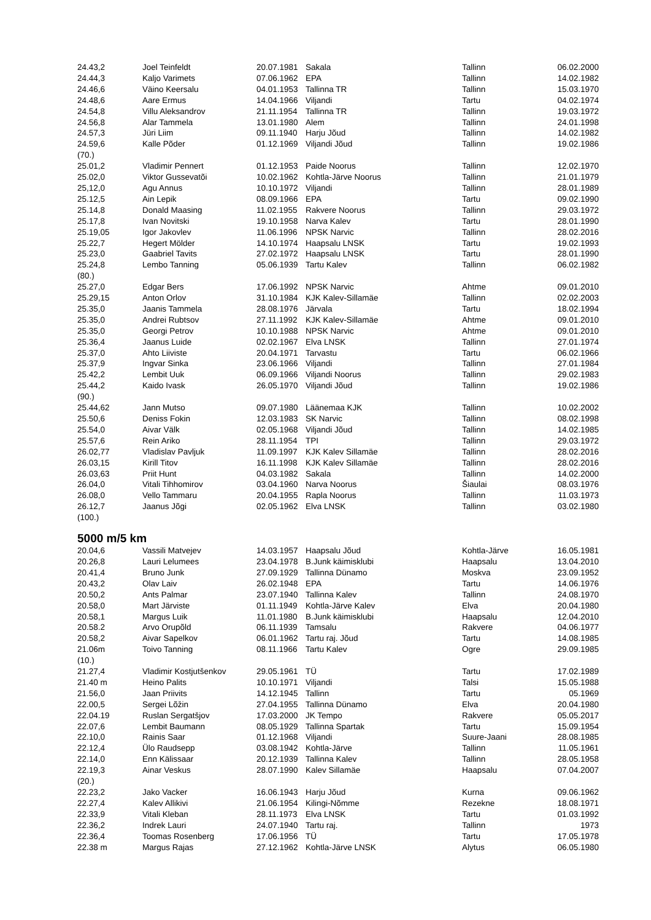| 24.43,2 | Joel Teinfeldt | 20.07.1981 | Sakala | Tallinn | 06.02.2000 |
| 24.44,3 | Kaljo Varimets | 07.06.1962 | EPA | Tallinn | 14.02.1982 |
| 24.46,6 | Väino Keersalu | 04.01.1953 | Tallinna TR | Tallinn | 15.03.1970 |
| 24.48,6 | Aare Ermus | 14.04.1966 | Viljandi | Tartu | 04.02.1974 |
| 24.54,8 | Villu Aleksandrov | 21.11.1954 | Tallinna TR | Tallinn | 19.03.1972 |
| 24.56,8 | Alar Tammela | 13.01.1980 | Alem | Tallinn | 24.01.1998 |
| 24.57,3 | Jüri Liim | 09.11.1940 | Harju Jõud | Tallinn | 14.02.1982 |
| 24.59,6 | Kalle Põder | 01.12.1969 | Viljandi Jõud | Tallinn | 19.02.1986 |
| (70.) | | | | | |
| 25.01,2 | Vladimir Pennert | 01.12.1953 | Paide Noorus | Tallinn | 12.02.1970 |
| 25.02,0 | Viktor Gussevatõi | 10.02.1962 | Kohtla-Järve Noorus | Tallinn | 21.01.1979 |
| 25,12,0 | Agu Annus | 10.10.1972 | Viljandi | Tallinn | 28.01.1989 |
| 25.12,5 | Ain Lepik | 08.09.1966 | EPA | Tartu | 09.02.1990 |
| 25.14,8 | Donald Maasing | 11.02.1955 | Rakvere Noorus | Tallinn | 29.03.1972 |
| 25.17,8 | Ivan Novitski | 19.10.1958 | Narva Kalev | Tartu | 28.01.1990 |
| 25.19,05 | Igor Jakovlev | 11.06.1996 | NPSK Narvic | Tallinn | 28.02.2016 |
| 25.22,7 | Hegert Mölder | 14.10.1974 | Haapsalu LNSK | Tartu | 19.02.1993 |
| 25.23,0 | Gaabriel Tavits | 27.02.1972 | Haapsalu LNSK | Tartu | 28.01.1990 |
| 25.24,8 | Lembo Tanning | 05.06.1939 | Tartu Kalev | Tallinn | 06.02.1982 |
| (80.) | | | | | |
| 25.27,0 | Edgar Bers | 17.06.1992 | NPSK Narvic | Ahtme | 09.01.2010 |
| 25.29,15 | Anton Orlov | 31.10.1984 | KJK Kalev-Sillamäe | Tallinn | 02.02.2003 |
| 25.35,0 | Jaanis Tammela | 28.08.1976 | Järvala | Tartu | 18.02.1994 |
| 25.35,0 | Andrei Rubtsov | 27.11.1992 | KJK Kalev-Sillamäe | Ahtme | 09.01.2010 |
| 25.35,0 | Georgi Petrov | 10.10.1988 | NPSK Narvic | Ahtme | 09.01.2010 |
| 25.36,4 | Jaanus Luide | 02.02.1967 | Elva LNSK | Tallinn | 27.01.1974 |
| 25.37,0 | Ahto Liiviste | 20.04.1971 | Tarvastu | Tartu | 06.02.1966 |
| 25.37,9 | Ingvar Sinka | 23.06.1966 | Viljandi | Tallinn | 27.01.1984 |
| 25.42,2 | Lembit Uuk | 06.09.1966 | Viljandi Noorus | Tallinn | 29.02.1983 |
| 25.44,2 | Kaido Ivask | 26.05.1970 | Viljandi Jõud | Tallinn | 19.02.1986 |
| (90.) | | | | | |
| 25.44,62 | Jann Mutso | 09.07.1980 | Läänemaa KJK | Tallinn | 10.02.2002 |
| 25.50,6 | Deniss Fokin | 12.03.1983 | SK Narvic | Tallinn | 08.02.1998 |
| 25.54,0 | Aivar Välk | 02.05.1968 | Viljandi Jõud | Tallinn | 14.02.1985 |
| 25.57,6 | Rein Ariko | 28.11.1954 | TPI | Tallinn | 29.03.1972 |
| 26.02,77 | Vladislav Pavljuk | 11.09.1997 | KJK Kalev Sillamäe | Tallinn | 28.02.2016 |
| 26.03,15 | Kirill Titov | 16.11.1998 | KJK Kalev Sillamäe | Tallinn | 28.02.2016 |
| 26.03,63 | Priit Hunt | 04.03.1982 | Sakala | Tallinn | 14.02.2000 |
| 26.04,0 | Vitali Tihhomirov | 03.04.1960 | Narva Noorus | Šiaulai | 08.03.1976 |
| 26.08,0 | Vello Tammaru | 20.04.1955 | Rapla Noorus | Tallinn | 11.03.1973 |
| 26.12,7 | Jaanus Jõgi | 02.05.1962 | Elva LNSK | Tallinn | 03.02.1980 |
| (100.) | | | | | |
5000 m/5 km
| 20.04,6 | Vassili Matvejev | 14.03.1957 | Haapsalu Jõud | Kohtla-Järve | 16.05.1981 |
| 20.26,8 | Lauri Lelumees | 23.04.1978 | B.Junk käimisklubi | Haapsalu | 13.04.2010 |
| 20.41,4 | Bruno Junk | 27.09.1929 | Tallinna Dünamo | Moskva | 23.09.1952 |
| 20.43,2 | Olav Laiv | 26.02.1948 | EPA | Tartu | 14.06.1976 |
| 20.50,2 | Ants Palmar | 23.07.1940 | Tallinna Kalev | Tallinn | 24.08.1970 |
| 20.58,0 | Mart Järviste | 01.11.1949 | Kohtla-Järve Kalev | Elva | 20.04.1980 |
| 20.58,1 | Margus Luik | 11.01.1980 | B.Junk käimisklubi | Haapsalu | 12.04.2010 |
| 20.58.2 | Arvo Orupõld | 06.11.1939 | Tamsalu | Rakvere | 04.06.1977 |
| 20.58,2 | Aivar Sapelkov | 06.01.1962 | Tartu raj. Jõud | Tartu | 14.08.1985 |
| 21.06m | Toivo Tanning | 08.11.1966 | Tartu Kalev | Ogre | 29.09.1985 |
| (10.) | | | | | |
| 21.27,4 | Vladimir Kostjutšenkov | 29.05.1961 | TÜ | Tartu | 17.02.1989 |
| 21.40 m | Heino Palits | 10.10.1971 | Viljandi | Talsi | 15.05.1988 |
| 21.56,0 | Jaan Priivits | 14.12.1945 | Tallinn | Tartu | 05.1969 |
| 22.00,5 | Sergei Lõžin | 27.04.1955 | Tallinna Dünamo | Elva | 20.04.1980 |
| 22.04.19 | Ruslan Sergatšjov | 17.03.2000 | JK Tempo | Rakvere | 05.05.2017 |
| 22.07,6 | Lembit Baumann | 08.05.1929 | Tallinna Spartak | Tartu | 15.09.1954 |
| 22.10,0 | Rainis Saar | 01.12.1968 | Viljandi | Suure-Jaani | 28.08.1985 |
| 22.12,4 | Ülo Raudsepp | 03.08.1942 | Kohtla-Järve | Tallinn | 11.05.1961 |
| 22.14,0 | Enn Kälissaar | 20.12.1939 | Tallinna Kalev | Tallinn | 28.05.1958 |
| 22.19,3 | Ainar Veskus | 28.07.1990 | Kalev Sillamäe | Haapsalu | 07.04.2007 |
| (20.) | | | | | |
| 22.23,2 | Jako Vacker | 16.06.1943 | Harju Jõud | Kurna | 09.06.1962 |
| 22.27,4 | Kalev Allikivi | 21.06.1954 | Kilingi-Nõmme | Rezekne | 18.08.1971 |
| 22.33,9 | Vitali Kleban | 28.11.1973 | Elva LNSK | Tartu | 01.03.1992 |
| 22.36,2 | Indrek Lauri | 24.07.1940 | Tartu raj. | Tallinn | 1973 |
| 22.36,4 | Toomas Rosenberg | 17.06.1956 | TÜ | Tartu | 17.05.1978 |
| 22.38 m | Margus Rajas | 27.12.1962 | Kohtla-Järve LNSK | Alytus | 06.05.1980 |